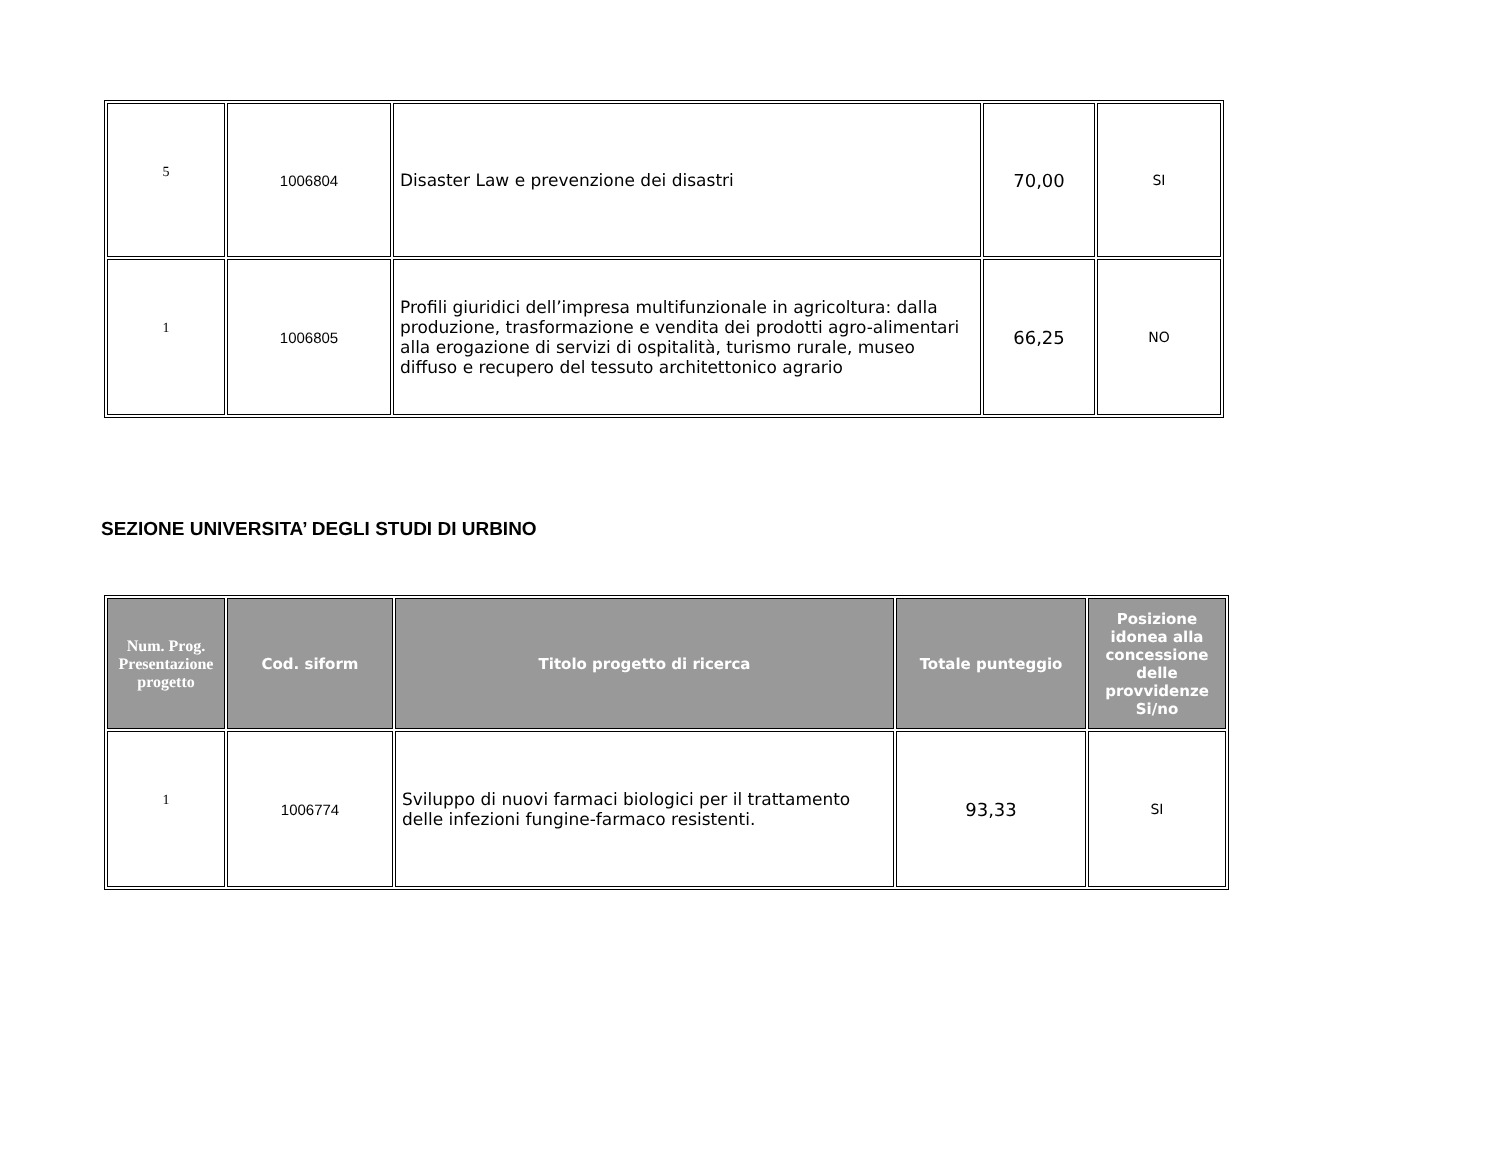| 5 | 1006804 | Disaster Law e prevenzione dei disastri | 70,00 | SI |
| 1 | 1006805 | Profili giuridici dell’impresa multifunzionale in agricoltura: dalla produzione, trasformazione e vendita dei prodotti agro-alimentari alla erogazione di servizi di ospitalità, turismo rurale, museo diffuso e recupero del tessuto architettonico agrario | 66,25 | NO |
SEZIONE UNIVERSITA’ DEGLI STUDI DI URBINO
| Num. Prog. Presentazione progetto | Cod. siform | Titolo progetto di ricerca | Totale punteggio | Posizione idonea alla concessione delle provvidenze Si/no |
| --- | --- | --- | --- | --- |
| 1 | 1006774 | Sviluppo di nuovi farmaci biologici per il trattamento delle infezioni fungine-farmaco resistenti. | 93,33 | SI |